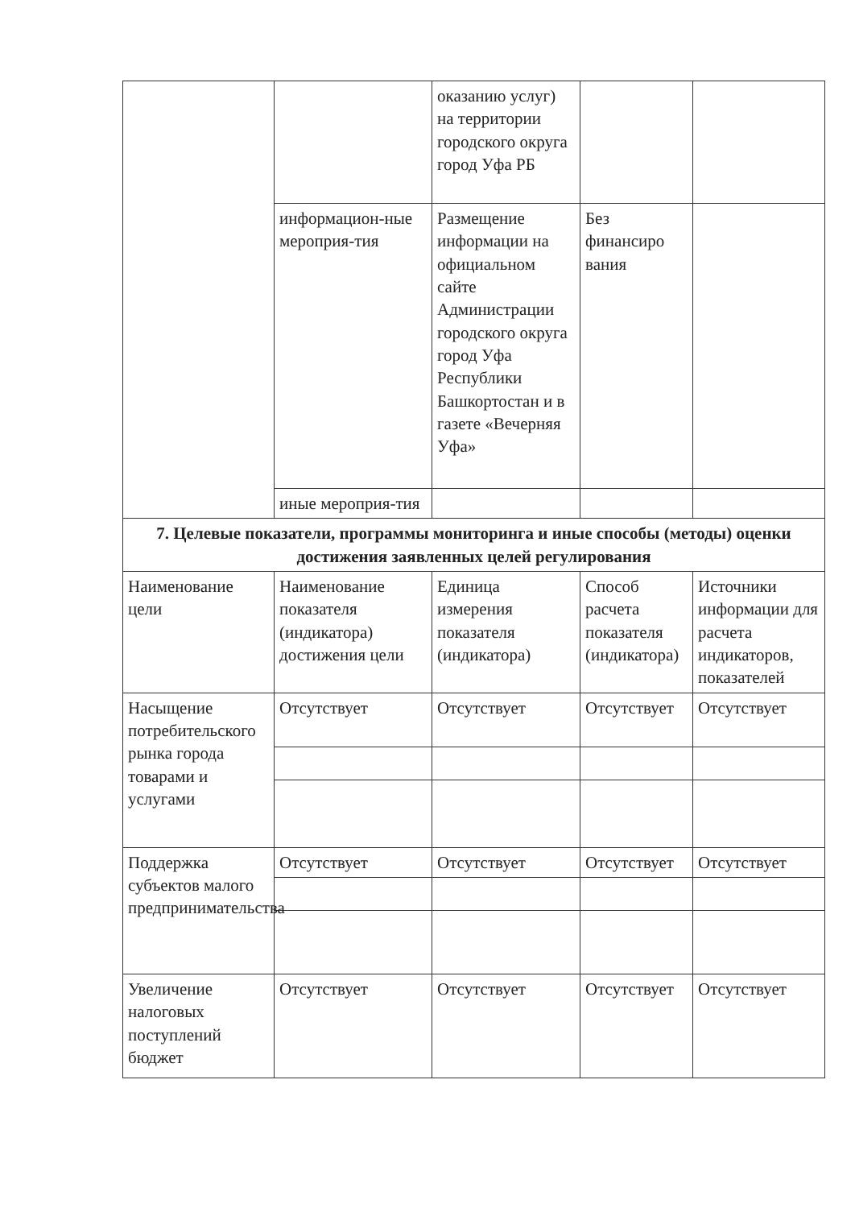| | | оказанию услуг) на территории городского округа город Уфа РБ | | |
| | информацион-ные мероприя-тия | Размещение информации на официальном сайте Администрации городского округа город Уфа Республики Башкортостан и в газете «Вечерняя Уфа» | Без финансиро вания | |
| | иные мероприя-тия | | | |
| 7. Целевые показатели, программы мониторинга и иные способы (методы) оценки достижения заявленных целей регулирования | | | | |
| Наименование цели | Наименование показателя (индикатора) достижения цели | Единица измерения показателя (индикатора) | Способ расчета показателя (индикатора) | Источники информации для расчета индикаторов, показателей |
| Насыщение потребительского рынка города товарами и услугами | Отсутствует | Отсутствует | Отсутствует | Отсутствует |
| Поддержка субъектов малого предпринимательства | Отсутствует | Отсутствует | Отсутствует | Отсутствует |
| Увеличение налоговых поступлений бюджет | Отсутствует | Отсутствует | Отсутствует | Отсутствует |